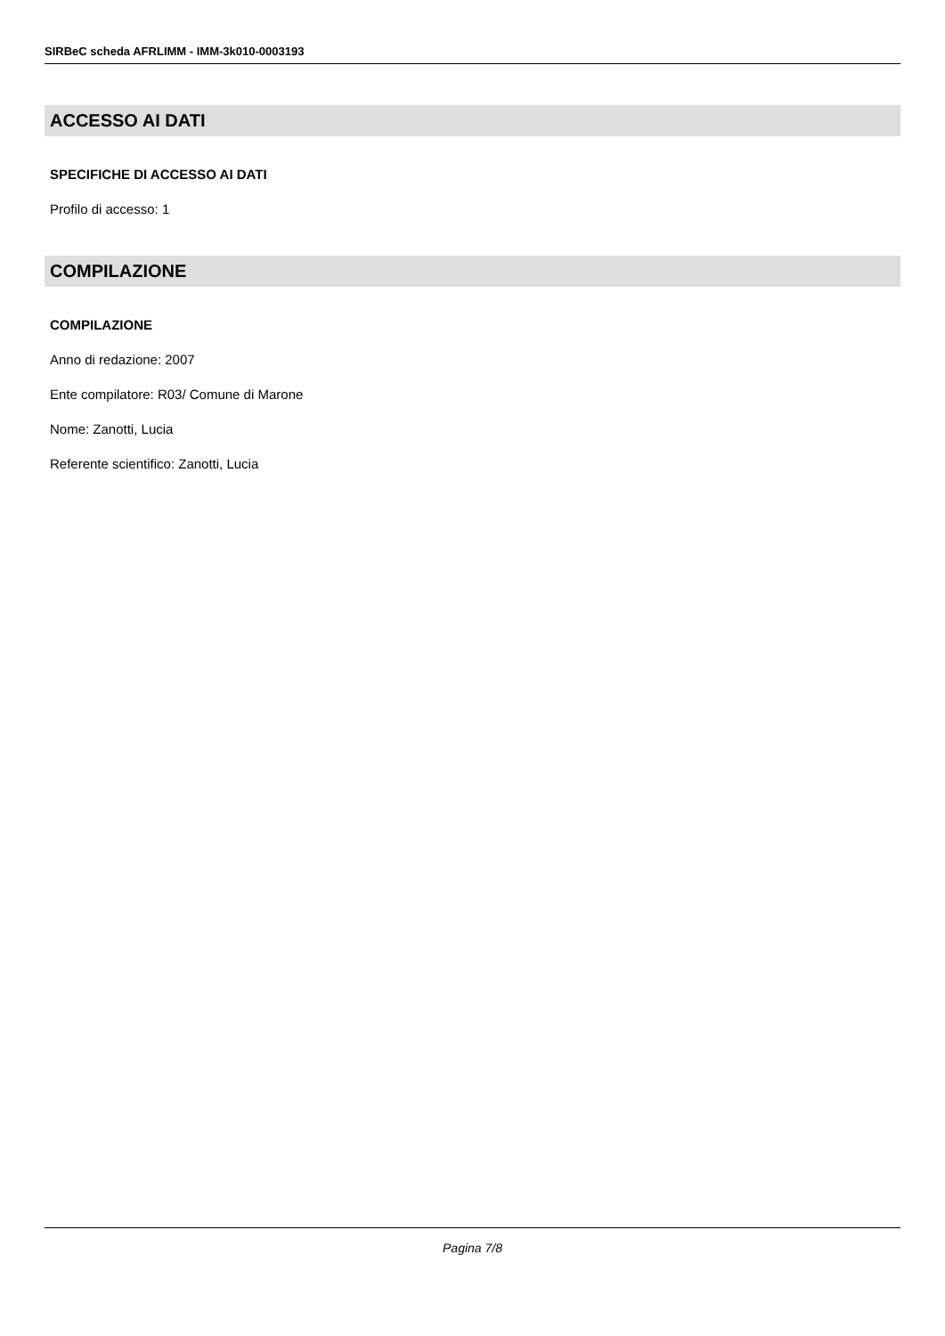SIRBeC scheda AFRLIMM - IMM-3k010-0003193
ACCESSO AI DATI
SPECIFICHE DI ACCESSO AI DATI
Profilo di accesso: 1
COMPILAZIONE
COMPILAZIONE
Anno di redazione: 2007
Ente compilatore: R03/ Comune di Marone
Nome: Zanotti, Lucia
Referente scientifico: Zanotti, Lucia
Pagina 7/8